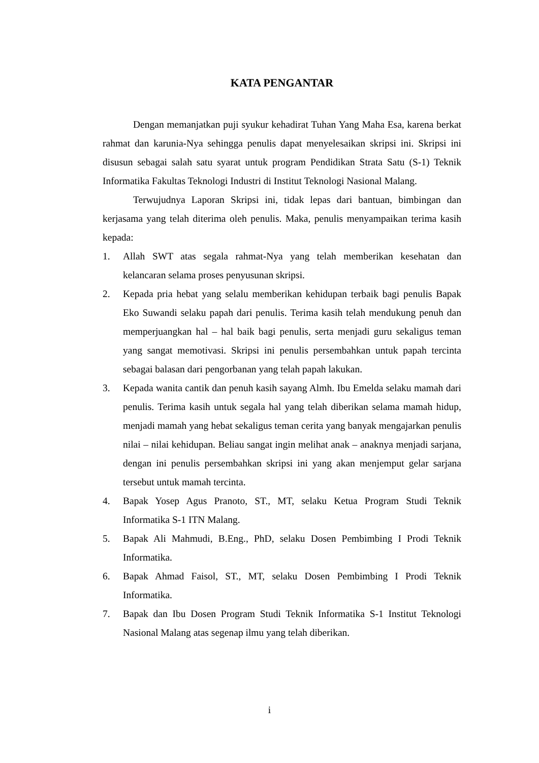KATA PENGANTAR
Dengan memanjatkan puji syukur kehadirat Tuhan Yang Maha Esa, karena berkat rahmat dan karunia-Nya sehingga penulis dapat menyelesaikan skripsi ini. Skripsi ini disusun sebagai salah satu syarat untuk program Pendidikan Strata Satu (S-1) Teknik Informatika Fakultas Teknologi Industri di Institut Teknologi Nasional Malang.
Terwujudnya Laporan Skripsi ini, tidak lepas dari bantuan, bimbingan dan kerjasama yang telah diterima oleh penulis. Maka, penulis menyampaikan terima kasih kepada:
1. Allah SWT atas segala rahmat-Nya yang telah memberikan kesehatan dan kelancaran selama proses penyusunan skripsi.
2. Kepada pria hebat yang selalu memberikan kehidupan terbaik bagi penulis Bapak Eko Suwandi selaku papah dari penulis. Terima kasih telah mendukung penuh dan memperjuangkan hal – hal baik bagi penulis, serta menjadi guru sekaligus teman yang sangat memotivasi. Skripsi ini penulis persembahkan untuk papah tercinta sebagai balasan dari pengorbanan yang telah papah lakukan.
3. Kepada wanita cantik dan penuh kasih sayang Almh. Ibu Emelda selaku mamah dari penulis. Terima kasih untuk segala hal yang telah diberikan selama mamah hidup, menjadi mamah yang hebat sekaligus teman cerita yang banyak mengajarkan penulis nilai – nilai kehidupan. Beliau sangat ingin melihat anak – anaknya menjadi sarjana, dengan ini penulis persembahkan skripsi ini yang akan menjemput gelar sarjana tersebut untuk mamah tercinta.
4. Bapak Yosep Agus Pranoto, ST., MT, selaku Ketua Program Studi Teknik Informatika S-1 ITN Malang.
5. Bapak Ali Mahmudi, B.Eng., PhD, selaku Dosen Pembimbing I Prodi Teknik Informatika.
6. Bapak Ahmad Faisol, ST., MT, selaku Dosen Pembimbing I Prodi Teknik Informatika.
7. Bapak dan Ibu Dosen Program Studi Teknik Informatika S-1 Institut Teknologi Nasional Malang atas segenap ilmu yang telah diberikan.
i